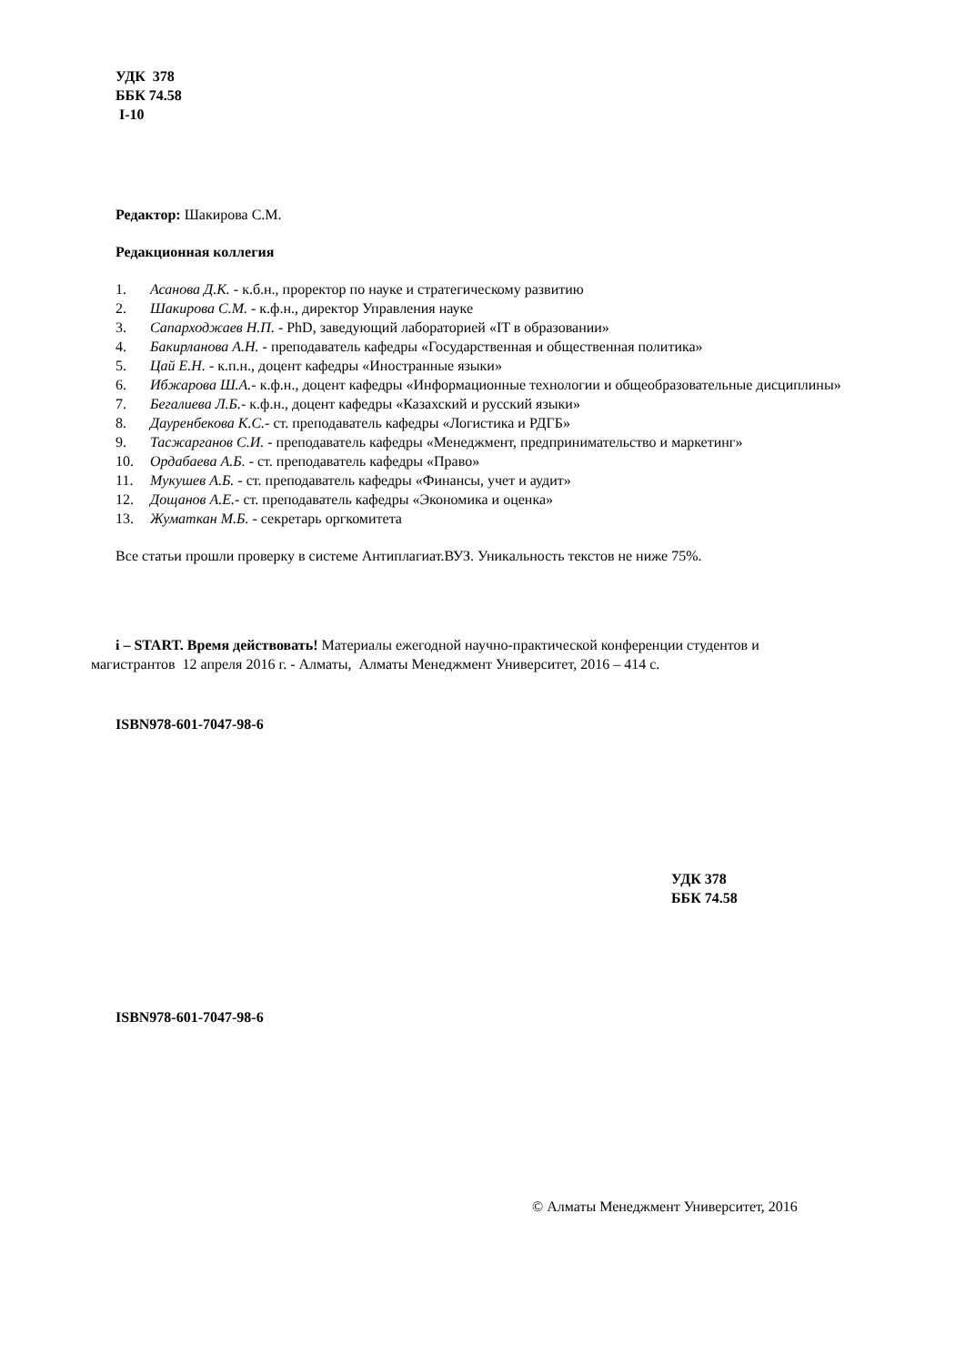УДК 378
ББК 74.58
I-10
Редактор: Шакирова С.М.
Редакционная коллегия
1. Асанова Д.К. - к.б.н., проректор по науке и стратегическому развитию
2. Шакирова С.М. - к.ф.н., директор Управления науке
3. Сапарходжаев Н.П. - PhD, заведующий лабораторией «IT в образовании»
4. Бакирланова А.Н. - преподаватель кафедры «Государственная и общественная политика»
5. Цай Е.Н. - к.п.н., доцент кафедры «Иностранные языки»
6. Ибжарова Ш.А.- к.ф.н., доцент кафедры «Информационные технологии и общеобразовательные дисциплины»
7. Бегалиева Л.Б.- к.ф.н., доцент кафедры «Казахский и русский языки»
8. Дауренбекова К.С.- ст. преподаватель кафедры «Логистика и РДГБ»
9. Тасжарганов С.И. - преподаватель кафедры «Менеджмент, предпринимательство и маркетинг»
10. Ордабаева А.Б. - ст. преподаватель кафедры «Право»
11. Мукушев А.Б. - ст. преподаватель кафедры «Финансы, учет и аудит»
12. Дощанов А.Е.- ст. преподаватель кафедры «Экономика и оценка»
13. Жуматкан М.Б. - секретарь оргкомитета
Все статьи прошли проверку в системе Антиплагиат.ВУЗ. Уникальность текстов не ниже 75%.
i – START. Время действовать! Материалы ежегодной научно-практической конференции студентов и магистрантов 12 апреля 2016 г. - Алматы, Алматы Менеджмент Университет, 2016 – 414 с.
ISBN978-601-7047-98-6
УДК 378
ББК 74.58
ISBN978-601-7047-98-6
© Алматы Менеджмент Университет, 2016